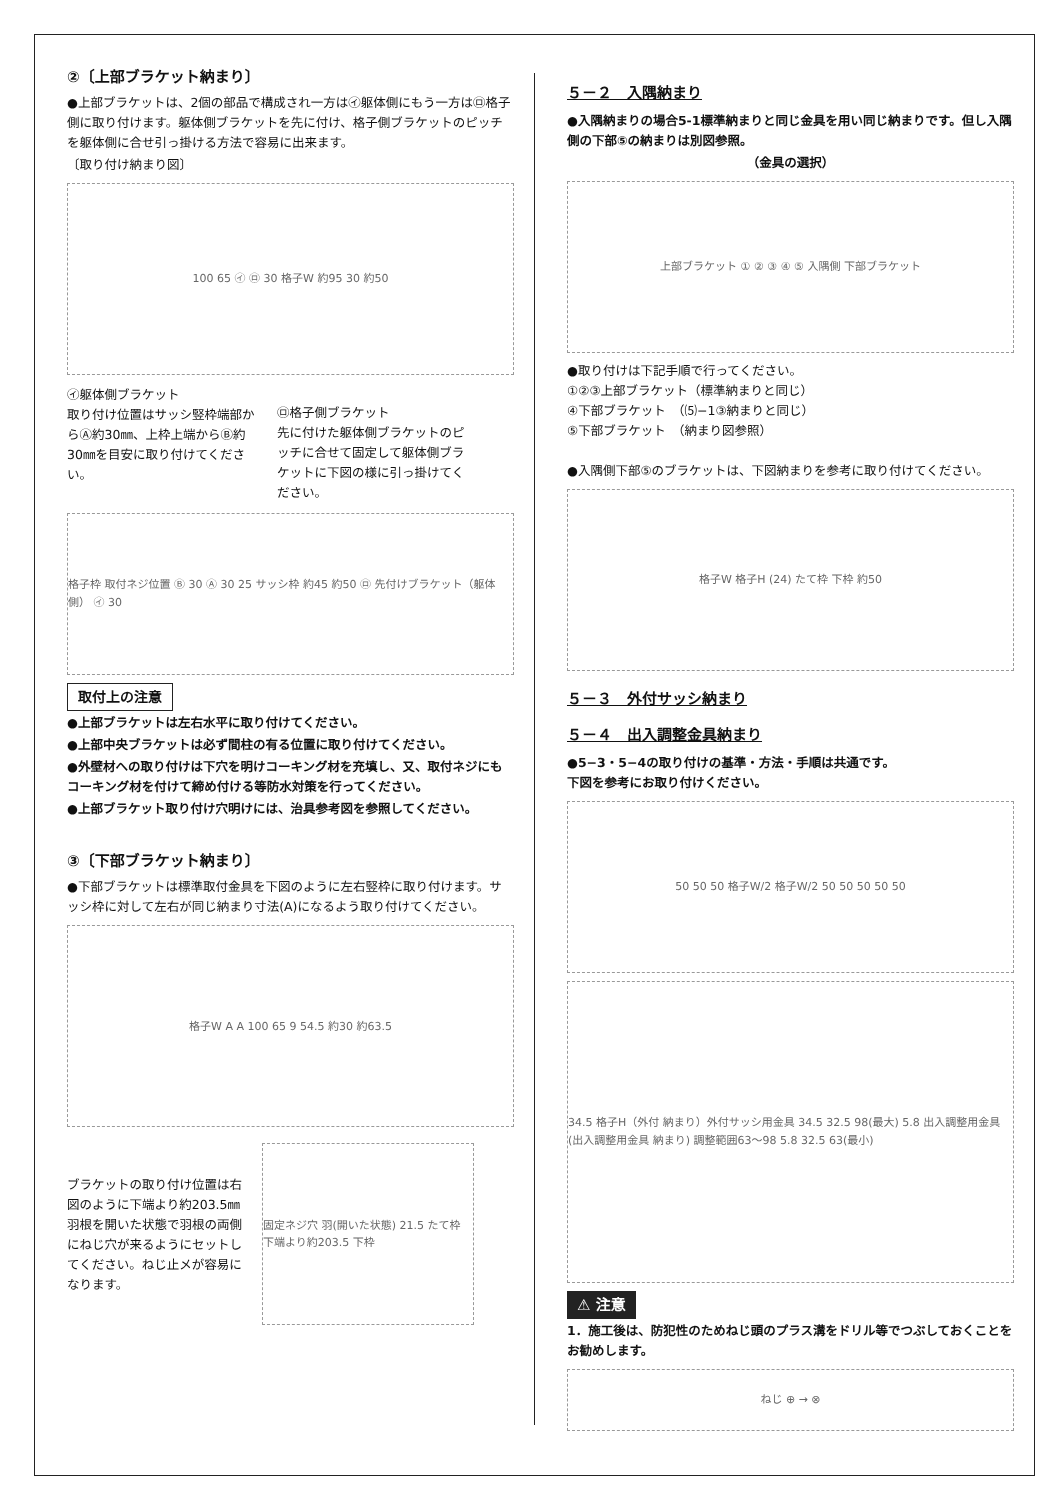②〔上部ブラケット納まり〕
●上部ブラケットは、2個の部品で構成され一方は㋑躯体側にもう一方は㋺格子側に取り付けます。躯体側ブラケットを先に付け、格子側ブラケットのピッチを躯体側に合せ引っ掛ける方法で容易に出来ます。
〔取り付け納まり図〕
100 65 ㋑ ㋺ 30 格子W 約95 30 約50
㋑躯体側ブラケット
取り付け位置はサッシ竪枠端部からⒶ約30㎜、上枠上端からⒷ約30㎜を目安に取り付けてください。
㋺格子側ブラケット
先に付けた躯体側ブラケットのピッチに合せて固定して躯体側ブラケットに下図の様に引っ掛けてください。
格子枠 取付ネジ位置 Ⓑ 30 Ⓐ 30 25 サッシ枠 約45 約50 ㋺ 先付けブラケット（躯体側） ㋑ 30
取付上の注意
●上部ブラケットは左右水平に取り付けてください。
●上部中央ブラケットは必ず間柱の有る位置に取り付けてください。
●外壁材への取り付けは下穴を明けコーキング材を充填し、又、取付ネジにもコーキング材を付けて締め付ける等防水対策を行ってください。
●上部ブラケット取り付け穴明けには、治具参考図を参照してください。
③〔下部ブラケット納まり〕
●下部ブラケットは標準取付金具を下図のように左右竪枠に取り付けます。サッシ枠に対して左右が同じ納まり寸法(A)になるよう取り付けてください。
格子W A A 100 65 9 54.5 約30 約63.5
ブラケットの取り付け位置は右図のように下端より約203.5㎜羽根を開いた状態で羽根の両側にねじ穴が来るようにセットしてください。ねじ止メが容易になります。
固定ネジ穴 羽(開いた状態) 21.5 たて枠 下端より約203.5 下枠
５－２　入隅納まり
●入隅納まりの場合5-1標準納まりと同じ金具を用い同じ納まりです。但し入隅側の下部⑤の納まりは別図参照。
（金具の選択）
上部ブラケット ① ② ③ ④ ⑤ 入隅側 下部ブラケット
●取り付けは下記手順で行ってください。
①②③上部ブラケット（標準納まりと同じ）
④下部ブラケット　（⑸−1③納まりと同じ）
⑤下部ブラケット　（納まり図参照）
●入隅側下部⑤のブラケットは、下図納まりを参考に取り付けてください。
格子W 格子H (24) たて枠 下枠 約50
５－３　外付サッシ納まり
５－４　出入調整金具納まり
●5−3・5−4の取り付けの基準・方法・手順は共通です。
下図を参考にお取り付けください。
50 50 50 格子W/2 格子W/2 50 50 50 50 50
34.5 格子H（外付 納まり）外付サッシ用金具 34.5 32.5 98(最大) 5.8 出入調整用金具 (出入調整用金具 納まり) 調整範囲63〜98 5.8 32.5 63(最小)
⚠ 注意
1．施工後は、防犯性のためねじ頭のプラス溝をドリル等でつぶしておくことをお勧めします。
ねじ ⊕ → ⊗